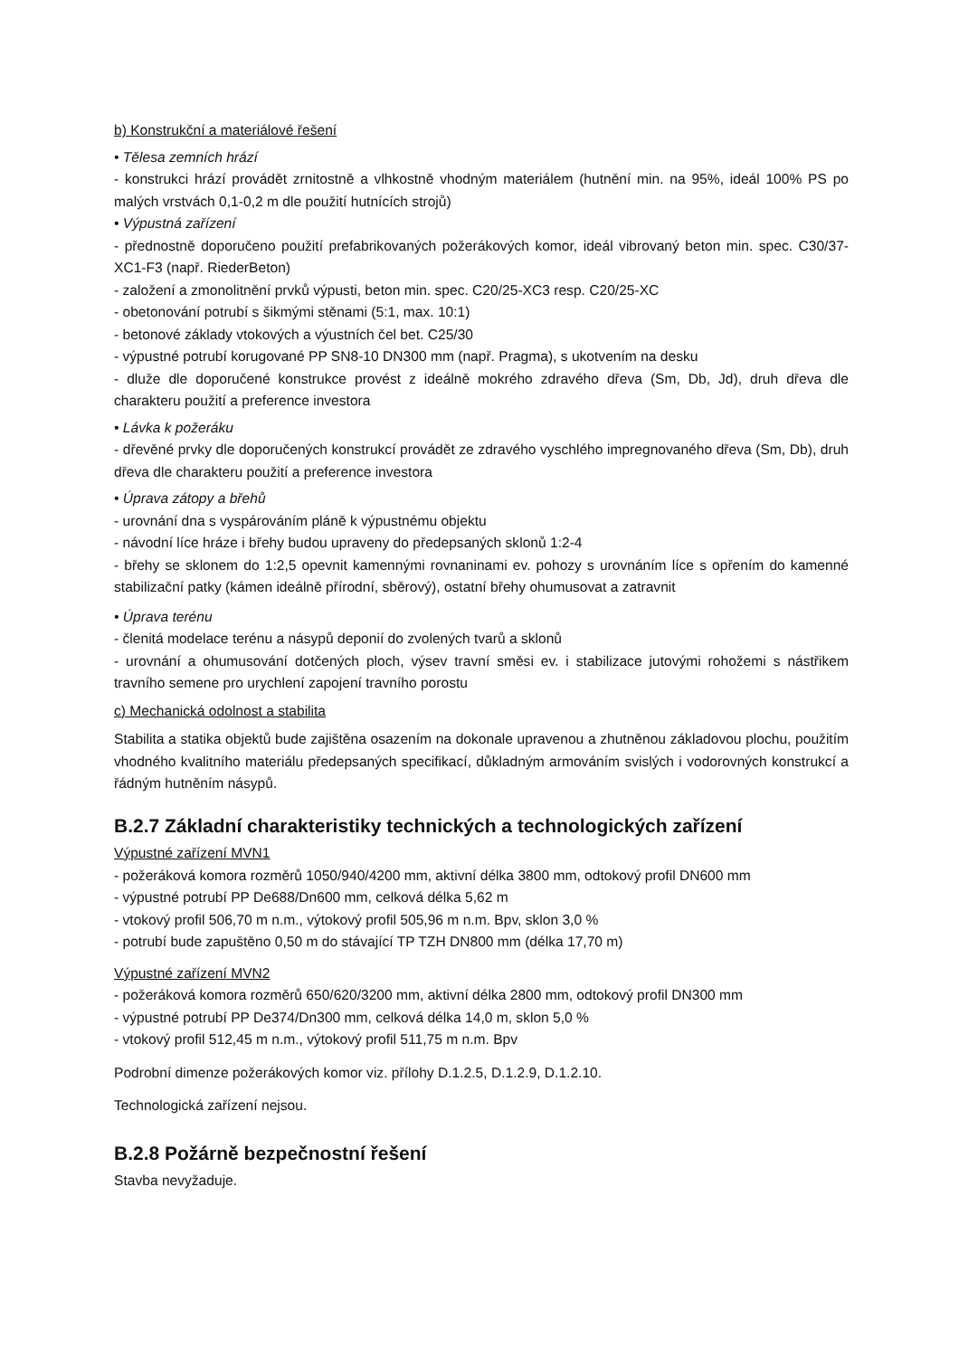b) Konstrukční a materiálové řešení
• Tělesa zemních hrází
- konstrukci hrází provádět zrnitostně a vlhkostně vhodným materiálem (hutnění min. na 95%, ideál 100% PS po malých vrstvách 0,1-0,2 m dle použití hutnících strojů)
• Výpustná zařízení
- přednostně doporučeno použití prefabrikovaných požerákových komor, ideál vibrovaný beton min. spec. C30/37-XC1-F3 (např. RiederBeton)
- založení a zmonolitnění prvků výpusti, beton min. spec. C20/25-XC3 resp. C20/25-XC
- obetonování potrubí s šikmými stěnami (5:1, max. 10:1)
- betonové základy vtokových a výustních čel bet. C25/30
- výpustné potrubí korugované PP SN8-10 DN300 mm (např. Pragma), s ukotvením na desku
- dluže dle doporučené konstrukce provést z ideálně mokrého zdravého dřeva (Sm, Db, Jd), druh dřeva dle charakteru použití a preference investora
• Lávka k požeráku
- dřevěné prvky dle doporučených konstrukcí provádět ze zdravého vyschlého impregnovaného dřeva (Sm, Db), druh dřeva dle charakteru použití a preference investora
• Úprava zátopy a břehů
- urovnání dna s vyspárováním pláně k výpustnému objektu
- návodní líce hráze i břehy budou upraveny do předepsaných sklonů 1:2-4
- břehy se sklonem do 1:2,5 opevnit kamennými rovnaninami ev. pohozy s urovnáním líce s opřením do kamenné stabilizační patky (kámen ideálně přírodní, sběrový), ostatní břehy ohumusovat a zatravnit
• Úprava terénu
- členitá modelace terénu a násypů deponií do zvolených tvarů a sklonů
- urovnání a ohumusování dotčených ploch, výsev travní směsi ev. i stabilizace jutovými rohožemi s nástřikem travního semene pro urychlení zapojení travního porostu
c) Mechanická odolnost a stabilita
Stabilita a statika objektů bude zajištěna osazením na dokonale upravenou a zhutněnou základovou plochu, použitím vhodného kvalitního materiálu předepsaných specifikací, důkladným armováním svislých i vodorovných konstrukcí a řádným hutněním násypů.
B.2.7 Základní charakteristiky technických a technologických zařízení
Výpustné zařízení MVN1
- požeráková komora rozměrů 1050/940/4200 mm, aktivní délka 3800 mm, odtokový profil DN600 mm
- výpustné potrubí PP De688/Dn600 mm, celková délka 5,62 m
- vtokový profil 506,70 m n.m., výtokový profil 505,96 m n.m. Bpv, sklon 3,0 %
- potrubí bude zapuštěno 0,50 m do stávající TP TZH DN800 mm (délka 17,70 m)
Výpustné zařízení MVN2
- požeráková komora rozměrů 650/620/3200 mm, aktivní délka 2800 mm, odtokový profil DN300 mm
- výpustné potrubí PP De374/Dn300 mm, celková délka 14,0 m, sklon 5,0 %
- vtokový profil 512,45 m n.m., výtokový profil 511,75 m n.m. Bpv
Podrobní dimenze požerákových komor viz. přílohy D.1.2.5, D.1.2.9, D.1.2.10.
Technologická zařízení nejsou.
B.2.8 Požárně bezpečnostní řešení
Stavba nevyžaduje.